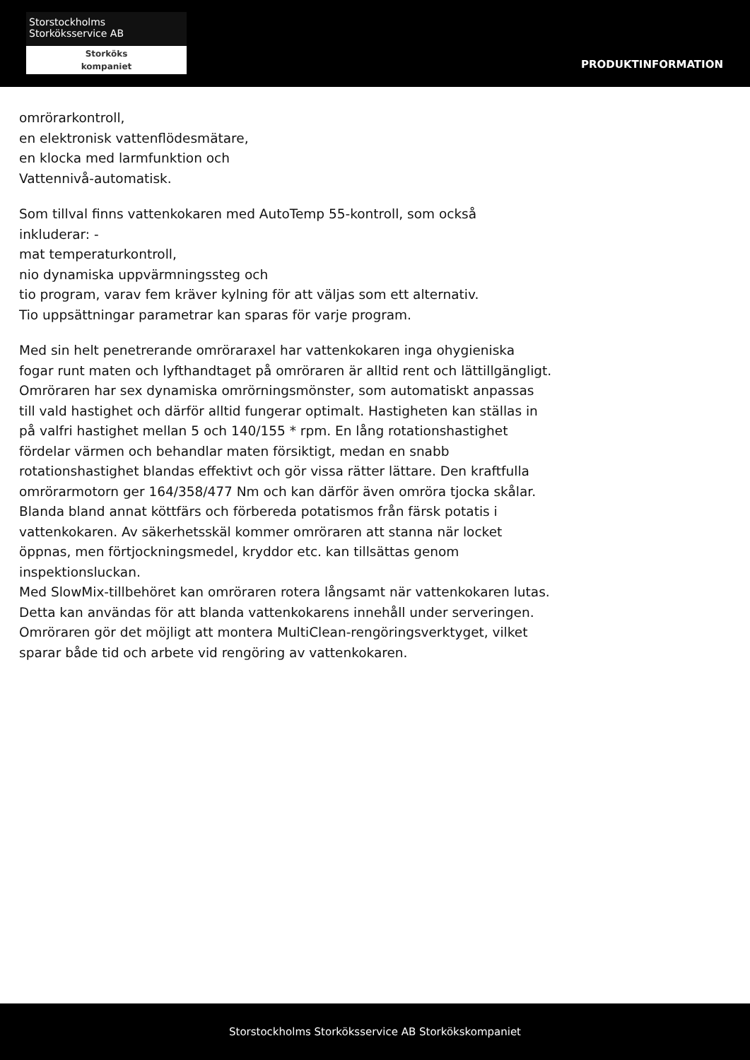Storstockholms
Storköksservice AB
Storköks
kompaniet
PRODUKTINFORMATION
omrörarkontroll,
en elektronisk vattenflödesmätare,
en klocka med larmfunktion och
Vattennivå-automatisk.
Som tillval finns vattenkokaren med AutoTemp 55-kontroll, som också
inkluderar: -
mat temperaturkontroll,
nio dynamiska uppvärmningssteg och
tio program, varav fem kräver kylning för att väljas som ett alternativ.
Tio uppsättningar parametrar kan sparas för varje program.
Med sin helt penetrerande omröraraxel har vattenkokaren inga ohygieniska
fogar runt maten och lyfthandtaget på omröraren är alltid rent och lättillgängligt.
Omröraren har sex dynamiska omrörningsmönster, som automatiskt anpassas
till vald hastighet och därför alltid fungerar optimalt. Hastigheten kan ställas in
på valfri hastighet mellan 5 och 140/155 * rpm. En lång rotationshastighet
fördelar värmen och behandlar maten försiktigt, medan en snabb
rotationshastighet blandas effektivt och gör vissa rätter lättare. Den kraftfulla
omrörarmotorn ger 164/358/477 Nm och kan därför även omröra tjocka skålar.
Blanda bland annat köttfärs och förbereda potatismos från färsk potatis i
vattenkokaren. Av säkerhetsskäl kommer omröraren att stanna när locket
öppnas, men förtjockningsmedel, kryddor etc. kan tillsättas genom
inspektionsluckan.
Med SlowMix-tillbehöret kan omröraren rotera långsamt när vattenkokaren lutas.
Detta kan användas för att blanda vattenkokarens innehåll under serveringen.
Omröraren gör det möjligt att montera MultiClean-rengöringsverktyget, vilket
sparar både tid och arbete vid rengöring av vattenkokaren.
Storstockholms Storköksservice AB Storkökskompaniet